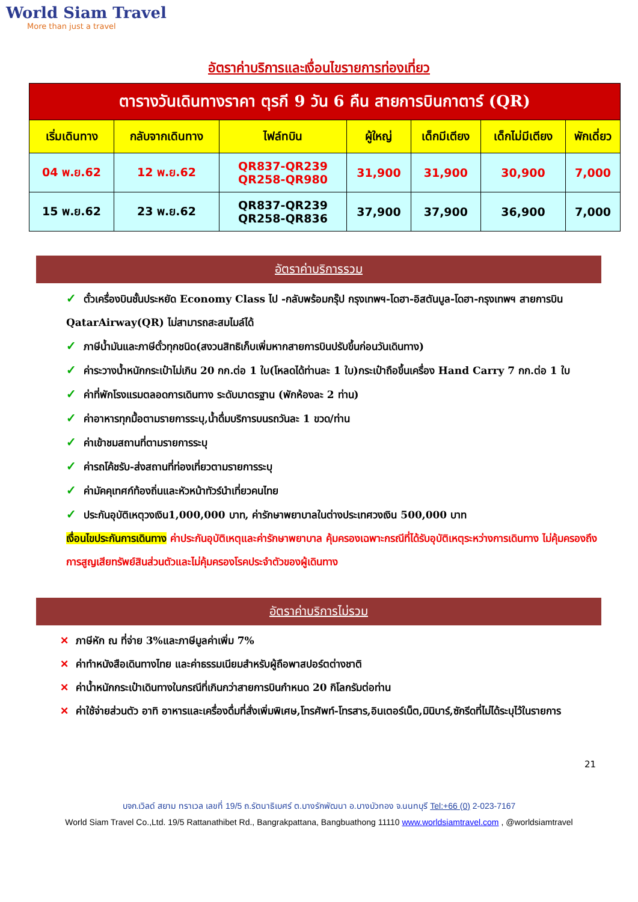World Siam Travel
More than just a travel
อัตราค่าบริการและเงื่อนไขรายการท่องเที่ยว
| ตารางวันเดินทางราคา ตุรกี 9 วัน 6 คืน สายการบินกาตาร์ (QR) | | | | | | |
| เริ่มเดินทาง | กลับจากเดินทาง | ไฟล์ทบิน | ผู้ใหญ่ | เด็กมีเตียง | เด็กไม่มีเตียง | พักเดี่ยว |
| 04 พ.ย.62 | 12 พ.ย.62 | QR837-QR239 QR258-QR980 | 31,900 | 31,900 | 30,900 | 7,000 |
| 15 พ.ย.62 | 23 พ.ย.62 | QR837-QR239 QR258-QR836 | 37,900 | 37,900 | 36,900 | 7,000 |
อัตราค่าบริการรวม
✓ ตั๋วเครื่องบินชั้นประหยัด Economy Class ไป -กลับพร้อมกรุ๊ป กรุงเทพฯ-โดฮา-อิสตันบูล-โดฮา-กรุงเทพฯ สายการบิน QatarAirway(QR) ไม่สามารถสะสมไมล์ได้
✓ ภาษีน้ำมันและภาษีตั๋วทุกชนิด(สงวนสิทธิเก็บเพิ่มหากสายการบินปรับขึ้นก่อนวันเดินทาง)
✓ ค่าระวางน้ำหนักกระเป๋าไม่เกิน 20 กก.ต่อ 1 ใบ(โหลดได้ท่านละ 1 ใบ)กระเป๋าถือขึ้นเครื่อง Hand Carry 7 กก.ต่อ 1 ใบ
✓ ค่าที่พักโรงแรมตลอดการเดินทาง ระดับมาตรฐาน (พักห้องละ 2 ท่าน)
✓ ค่าอาหารทุกมื้อตามรายการระบุ,น้ำดื่มบริการบนรถวันละ 1 ขวด/ท่าน
✓ ค่าเข้าชมสถานที่ตามรายการระบุ
✓ ค่ารถโค้ชรับ-ส่งสถานที่ท่องเที่ยวตามรายการระบุ
✓ ค่ามัคคุเทศก์ท้องถิ่นและหัวหน้าทัวร์นำเที่ยวคนไทย
✓ ประกันอุบัติเหตุวงเงิน1,000,000 บาท, ค่ารักษาพยาบาลในต่างประเทศวงเงิน 500,000 บาท
เงื่อนไขประกันการเดินทาง ค่าประกันอุบัติเหตุและค่ารักษาพยาบาล คุ้มครองเฉพาะกรณีที่ได้รับอุบัติเหตุระหว่างการเดินทาง ไม่คุ้มครองถึงการสูญเสียทรัพย์สินส่วนตัวและไม่คุ้มครองโรคประจำตัวของผู้เดินทาง
อัตราค่าบริการไม่รวม
✕ ภาษีหัก ณ ที่จ่าย 3%และภาษีมูลค่าเพิ่ม 7%
✕ ค่าทำหนังสือเดินทางไทย และค่าธรรมเนียมสำหรับผู้ถือพาสปอร์ตต่างชาติ
✕ ค่าน้ำหนักกระเป๋าเดินทางในกรณีที่เกินกว่าสายการบินกำหนด 20 กิโลกรัมต่อท่าน
✕ ค่าใช้จ่ายส่วนตัว อาทิ อาหารและเครื่องดื่มที่สั่งเพิ่มพิเศษ,โทรศัพท์-โทรสาร,อินเตอร์เน็ต,มินิบาร์,ซักรีดที่ไม่ได้ระบุไว้ในรายการ
21
บจก.เวิลด์ สยาม ทราเวล เลขที่ 19/5 ถ.รัตนาธิเบศร์ ต.บางรักพัฒนา อ.บางบัวทอง จ.นนทบุรี Tel:+66 (0) 2-023-7167
World Siam Travel Co.,Ltd. 19/5 Rattanathibet Rd., Bangrakpattana, Bangbuathong 11110 www.worldsiamtravel.com , @worldsiamtravel